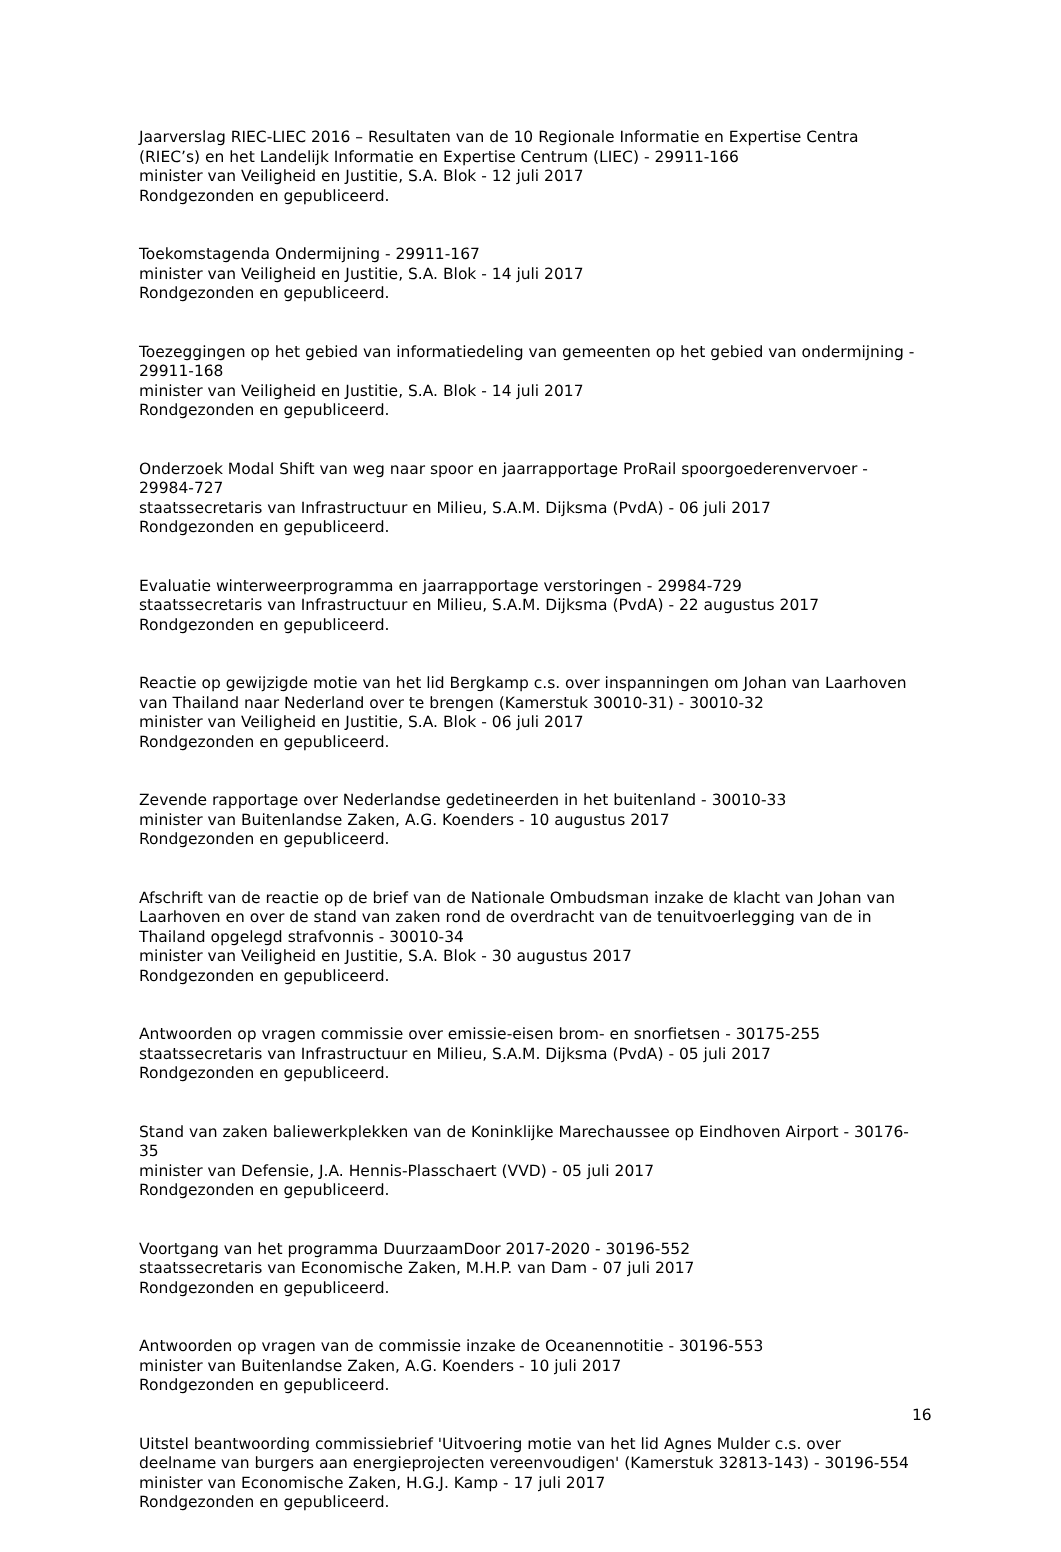Jaarverslag RIEC-LIEC 2016 – Resultaten van de 10 Regionale Informatie en Expertise Centra (RIEC’s) en het Landelijk Informatie en Expertise Centrum (LIEC) - 29911-166
minister van Veiligheid en Justitie, S.A. Blok - 12 juli 2017
Rondgezonden en gepubliceerd.
Toekomstagenda Ondermijning - 29911-167
minister van Veiligheid en Justitie, S.A. Blok - 14 juli 2017
Rondgezonden en gepubliceerd.
Toezeggingen op het gebied van informatiedeling van gemeenten op het gebied van ondermijning - 29911-168
minister van Veiligheid en Justitie, S.A. Blok - 14 juli 2017
Rondgezonden en gepubliceerd.
Onderzoek Modal Shift van weg naar spoor en jaarrapportage ProRail spoorgoederenvervoer - 29984-727
staatssecretaris van Infrastructuur en Milieu, S.A.M. Dijksma (PvdA) - 06 juli 2017
Rondgezonden en gepubliceerd.
Evaluatie winterweerprogramma en jaarrapportage verstoringen - 29984-729
staatssecretaris van Infrastructuur en Milieu, S.A.M. Dijksma (PvdA) - 22 augustus 2017
Rondgezonden en gepubliceerd.
Reactie op gewijzigde motie van het lid Bergkamp c.s. over inspanningen om Johan van Laarhoven van Thailand naar Nederland over te brengen (Kamerstuk 30010-31) - 30010-32
minister van Veiligheid en Justitie, S.A. Blok - 06 juli 2017
Rondgezonden en gepubliceerd.
Zevende rapportage over Nederlandse gedetineerden in het buitenland - 30010-33
minister van Buitenlandse Zaken, A.G. Koenders - 10 augustus 2017
Rondgezonden en gepubliceerd.
Afschrift van de reactie op de brief van de Nationale Ombudsman inzake de klacht van Johan van Laarhoven en over de stand van zaken rond de overdracht van de tenuitvoerlegging van de in Thailand opgelegd strafvonnis - 30010-34
minister van Veiligheid en Justitie, S.A. Blok - 30 augustus 2017
Rondgezonden en gepubliceerd.
Antwoorden op vragen commissie over emissie-eisen brom- en snorfietsen - 30175-255
staatssecretaris van Infrastructuur en Milieu, S.A.M. Dijksma (PvdA) - 05 juli 2017
Rondgezonden en gepubliceerd.
Stand van zaken baliewerkplekken van de Koninklijke Marechaussee op Eindhoven Airport - 30176-35
minister van Defensie, J.A. Hennis-Plasschaert (VVD) - 05 juli 2017
Rondgezonden en gepubliceerd.
Voortgang van het programma DuurzaamDoor 2017-2020 - 30196-552
staatssecretaris van Economische Zaken, M.H.P. van Dam - 07 juli 2017
Rondgezonden en gepubliceerd.
Antwoorden op vragen van de commissie inzake de Oceanennotitie - 30196-553
minister van Buitenlandse Zaken, A.G. Koenders - 10 juli 2017
Rondgezonden en gepubliceerd.
Uitstel beantwoording commissiebrief 'Uitvoering motie van het lid Agnes Mulder c.s. over deelname van burgers aan energieprojecten vereenvoudigen' (Kamerstuk 32813-143) - 30196-554
minister van Economische Zaken, H.G.J. Kamp - 17 juli 2017
Rondgezonden en gepubliceerd.
16